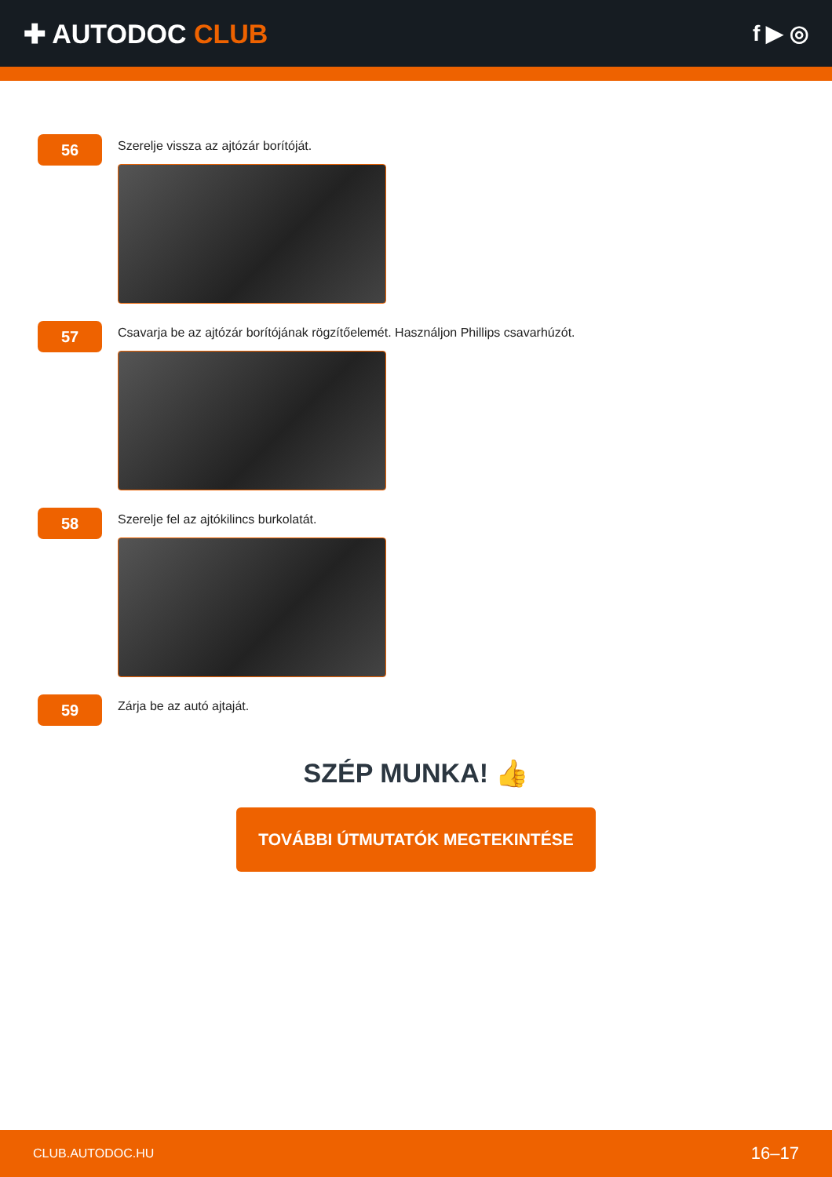✚ AUTODOC CLUB
f ▶ ◎
56
Szerelje vissza az ajtózár borítóját.
57
Csavarja be az ajtózár borítójának rögzítőelemét. Használjon Phillips csavarhúzót.
58
Szerelje fel az ajtókilincs burkolatát.
59
Zárja be az autó ajtaját.
SZÉP MUNKA! 👍
TOVÁBBI ÚTMUTATÓK MEGTEKINTÉSE
CLUB.AUTODOC.HU 16–17